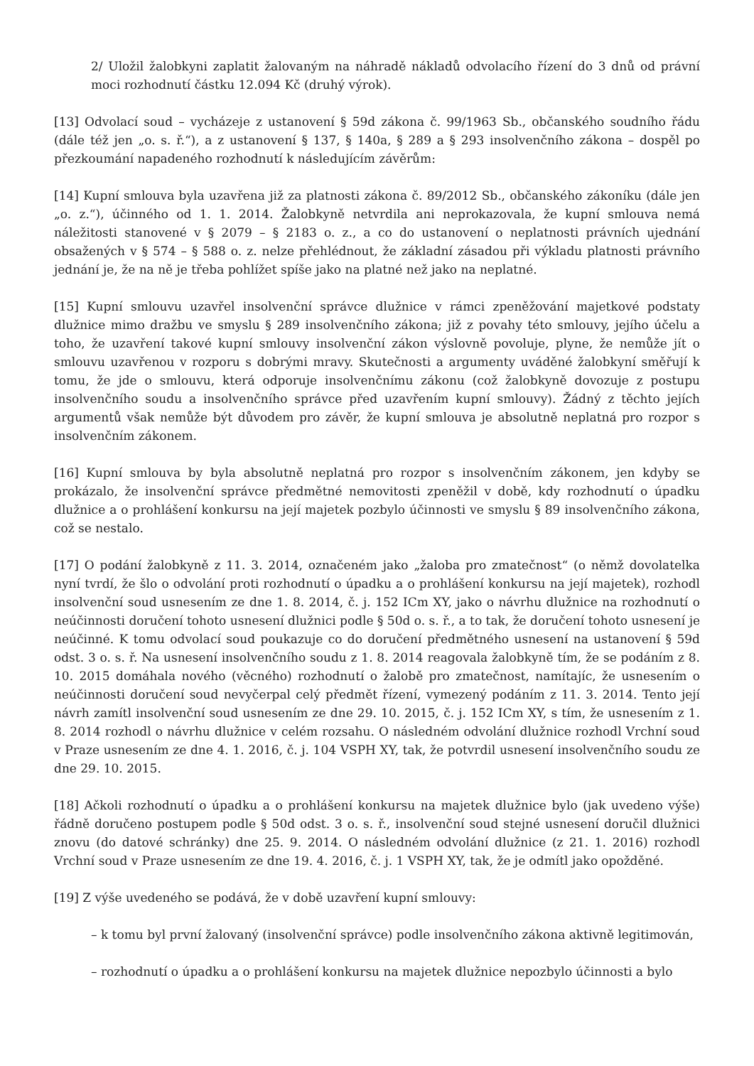2/ Uložil žalobkyni zaplatit žalovaným na náhradě nákladů odvolacího řízení do 3 dnů od právní moci rozhodnutí částku 12.094 Kč (druhý výrok).
[13] Odvolací soud – vycházeje z ustanovení § 59d zákona č. 99/1963 Sb., občanského soudního řádu (dále též jen „o. s. ř.“), a z ustanovení § 137, § 140a, § 289 a § 293 insolvenčního zákona – dospěl po přezkoumání napadeného rozhodnutí k následujícím závěrům:
[14] Kupní smlouva byla uzavřena již za platnosti zákona č. 89/2012 Sb., občanského zákoníku (dále jen „o. z.“), účinného od 1. 1. 2014. Žalobkyně netvrdila ani neprokazovala, že kupní smlouva nemá náležitosti stanovené v § 2079 – § 2183 o. z., a co do ustanovení o neplatnosti právních ujednání obsažených v § 574 – § 588 o. z. nelze přehlédnout, že základní zásadou při výkladu platnosti právního jednání je, že na ně je třeba pohlížet spíše jako na platné než jako na neplatné.
[15] Kupní smlouvu uzavřel insolvenční správce dlužnice v rámci zpeněžování majetkové podstaty dlužnice mimo dražbu ve smyslu § 289 insolvenčního zákona; již z povahy této smlouvy, jejího účelu a toho, že uzavření takové kupní smlouvy insolvenční zákon výslovně povoluje, plyne, že nemůže jít o smlouvu uzavřenou v rozporu s dobrými mravy. Skutečnosti a argumenty uváděné žalobkyní směřují k tomu, že jde o smlouvu, která odporuje insolvenčnímu zákonu (což žalobkyně dovozuje z postupu insolvenčního soudu a insolvenčního správce před uzavřením kupní smlouvy). Žádný z těchto jejích argumentů však nemůže být důvodem pro závěr, že kupní smlouva je absolutně neplatná pro rozpor s insolvenčním zákonem.
[16] Kupní smlouva by byla absolutně neplatná pro rozpor s insolvenčním zákonem, jen kdyby se prokázalo, že insolvenční správce předmětné nemovitosti zpeněžil v době, kdy rozhodnutí o úpadku dlužnice a o prohlášení konkursu na její majetek pozbylo účinnosti ve smyslu § 89 insolvenčního zákona, což se nestalo.
[17] O podání žalobkyně z 11. 3. 2014, označeném jako „žaloba pro zmatečnost“ (o němž dovolatelka nyní tvrdí, že šlo o odvolání proti rozhodnutí o úpadku a o prohlášení konkursu na její majetek), rozhodl insolvenční soud usnesením ze dne 1. 8. 2014, č. j. 152 ICm XY, jako o návrhu dlužnice na rozhodnutí o neúčinnosti doručení tohoto usnesení dlužnici podle § 50d o. s. ř., a to tak, že doručení tohoto usnesení je neúčinné. K tomu odvolací soud poukazuje co do doručení předmětného usnesení na ustanovení § 59d odst. 3 o. s. ř. Na usnesení insolvenčního soudu z 1. 8. 2014 reagovala žalobkyně tím, že se podáním z 8. 10. 2015 domáhala nového (věcného) rozhodnutí o žalobě pro zmatečnost, namítajíc, že usnesením o neúčinnosti doručení soud nevyčerpal celý předmět řízení, vymezený podáním z 11. 3. 2014. Tento její návrh zamítl insolvenční soud usnesením ze dne 29. 10. 2015, č. j. 152 ICm XY, s tím, že usnesením z 1. 8. 2014 rozhodl o návrhu dlužnice v celém rozsahu. O následném odvolání dlužnice rozhodl Vrchní soud v Praze usnesením ze dne 4. 1. 2016, č. j. 104 VSPH XY, tak, že potvrdil usnesení insolvenčního soudu ze dne 29. 10. 2015.
[18] Ačkoli rozhodnutí o úpadku a o prohlášení konkursu na majetek dlužnice bylo (jak uvedeno výše) řádně doručeno postupem podle § 50d odst. 3 o. s. ř., insolvenční soud stejné usnesení doručil dlužnici znovu (do datové schránky) dne 25. 9. 2014. O následném odvolání dlužnice (z 21. 1. 2016) rozhodl Vrchní soud v Praze usnesením ze dne 19. 4. 2016, č. j. 1 VSPH XY, tak, že je odmítl jako opožděné.
[19] Z výše uvedeného se podává, že v době uzavření kupní smlouvy:
– k tomu byl první žalovaný (insolvenční správce) podle insolvenčního zákona aktivně legitimován,
– rozhodnutí o úpadku a o prohlášení konkursu na majetek dlužnice nepozbylo účinnosti a bylo